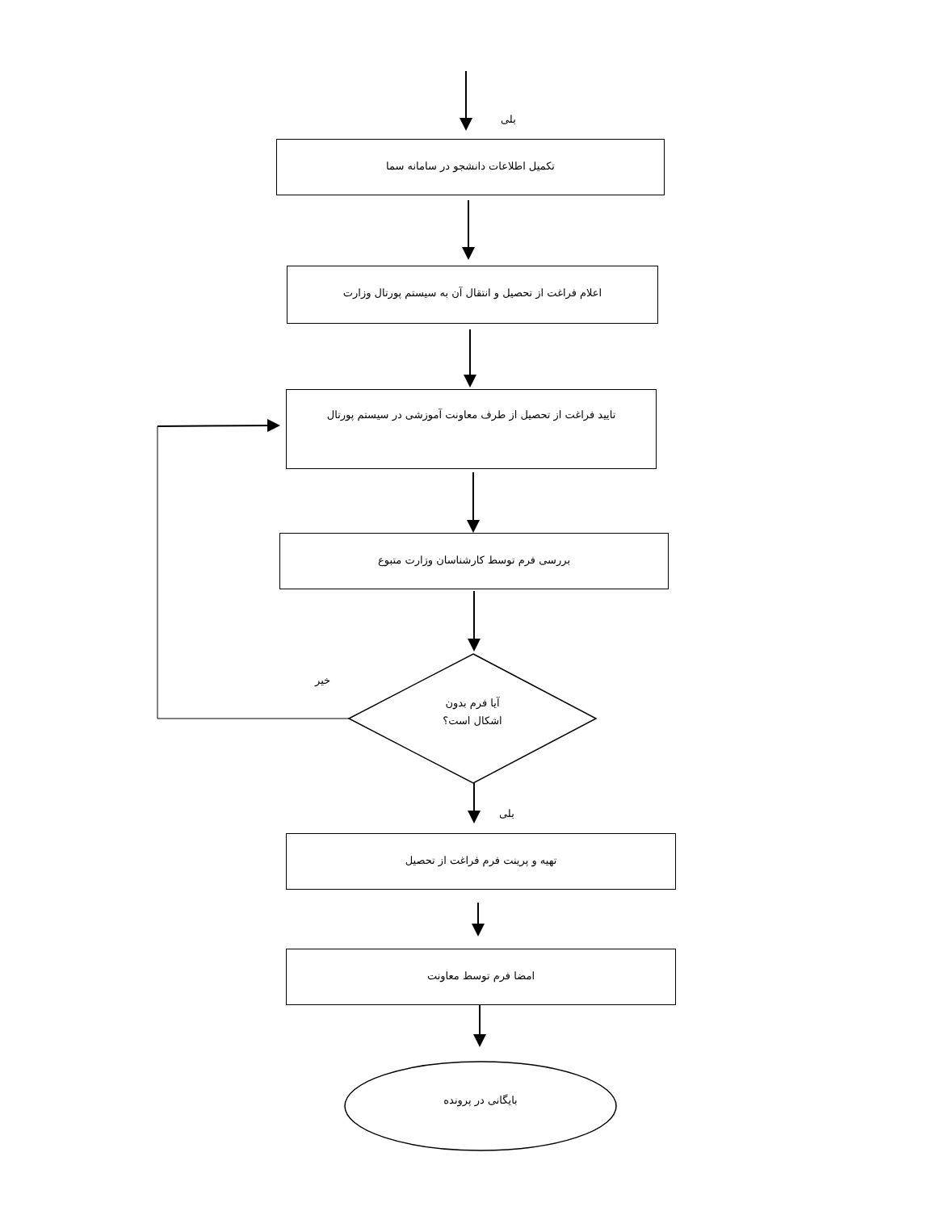بلی
تکمیل اطلاعات دانشجو در سامانه سما
اعلام فراغت از تحصیل و انتقال آن به سیستم پورتال وزارت
تایید فراغت از تحصیل از طرف معاونت آموزشی در سیستم پورتال
بررسی فرم توسط کارشناسان وزارت متبوع
خیر
آیا فرم بدون
اشکال است؟
بلی
تهیه و پرینت فرم فراغت از تحصیل
امضا فرم توسط معاونت
بایگانی در پرونده